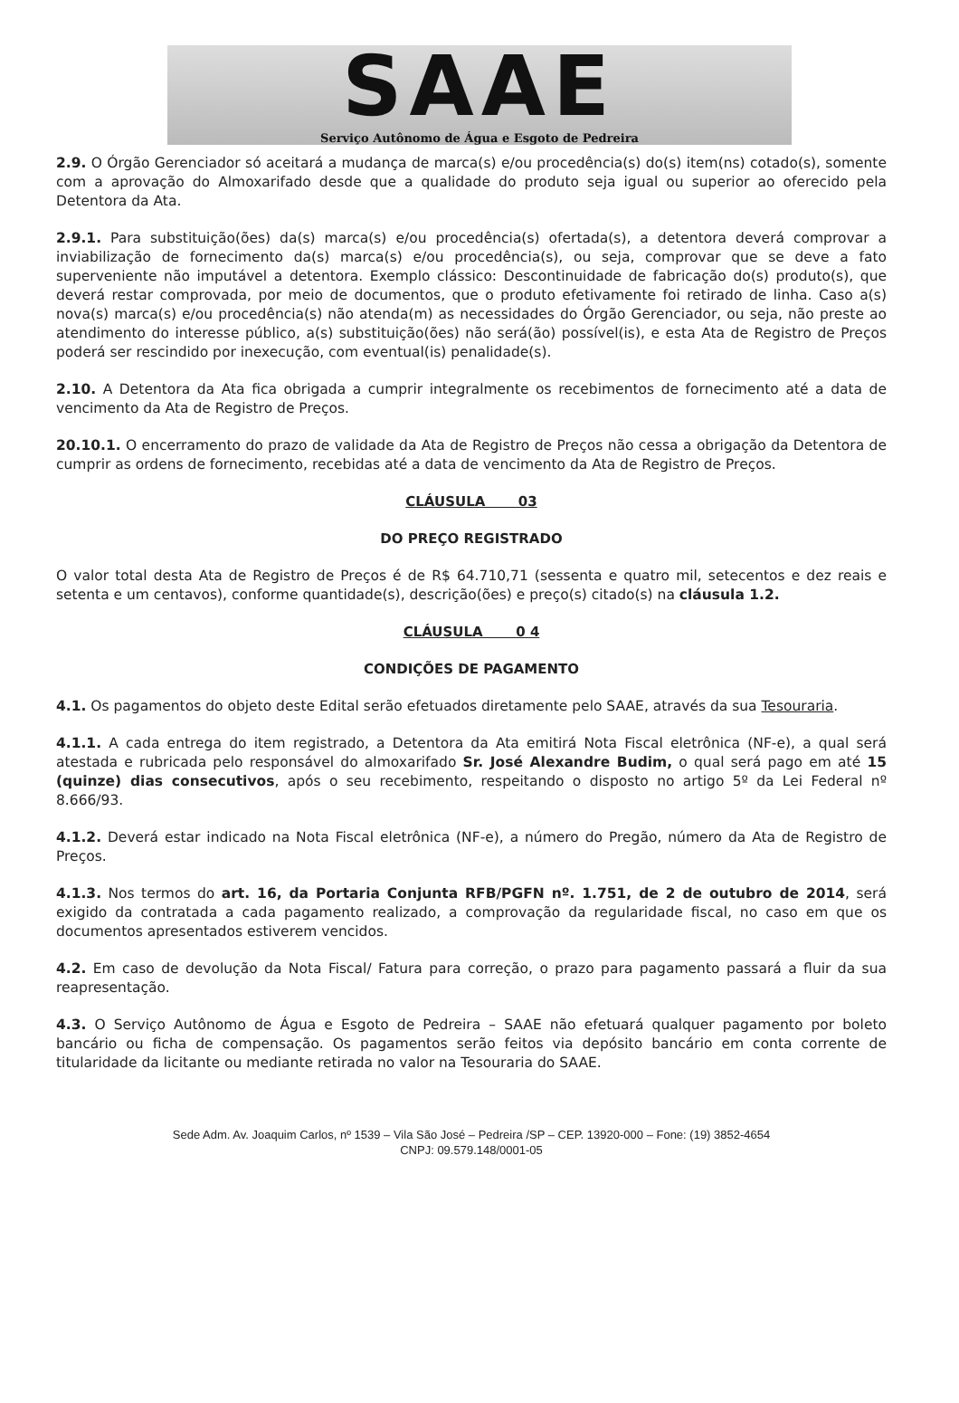SAAE
Serviço Autônomo de Água e Esgoto de Pedreira
2.9. O Órgão Gerenciador só aceitará a mudança de marca(s) e/ou procedência(s) do(s) item(ns) cotado(s), somente com a aprovação do Almoxarifado desde que a qualidade do produto seja igual ou superior ao oferecido pela Detentora da Ata.
2.9.1. Para substituição(ões) da(s) marca(s) e/ou procedência(s) ofertada(s), a detentora deverá comprovar a inviabilização de fornecimento da(s) marca(s) e/ou procedência(s), ou seja, comprovar que se deve a fato superveniente não imputável a detentora. Exemplo clássico: Descontinuidade de fabricação do(s) produto(s), que deverá restar comprovada, por meio de documentos, que o produto efetivamente foi retirado de linha. Caso a(s) nova(s) marca(s) e/ou procedência(s) não atenda(m) as necessidades do Órgão Gerenciador, ou seja, não preste ao atendimento do interesse público, a(s) substituição(ões) não será(ão) possível(is), e esta Ata de Registro de Preços poderá ser rescindido por inexecução, com eventual(is) penalidade(s).
2.10. A Detentora da Ata fica obrigada a cumprir integralmente os recebimentos de fornecimento até a data de vencimento da Ata de Registro de Preços.
20.10.1. O encerramento do prazo de validade da Ata de Registro de Preços não cessa a obrigação da Detentora de cumprir as ordens de fornecimento, recebidas até a data de vencimento da Ata de Registro de Preços.
CLÁUSULA 03
DO PREÇO REGISTRADO
O valor total desta Ata de Registro de Preços é de R$ 64.710,71 (sessenta e quatro mil, setecentos e dez reais e setenta e um centavos), conforme quantidade(s), descrição(ões) e preço(s) citado(s) na cláusula 1.2.
CLÁUSULA 0 4
CONDIÇÕES DE PAGAMENTO
4.1. Os pagamentos do objeto deste Edital serão efetuados diretamente pelo SAAE, através da sua Tesouraria.
4.1.1. A cada entrega do item registrado, a Detentora da Ata emitirá Nota Fiscal eletrônica (NF-e), a qual será atestada e rubricada pelo responsável do almoxarifado Sr. José Alexandre Budim, o qual será pago em até 15 (quinze) dias consecutivos, após o seu recebimento, respeitando o disposto no artigo 5º da Lei Federal nº 8.666/93.
4.1.2. Deverá estar indicado na Nota Fiscal eletrônica (NF-e), a número do Pregão, número da Ata de Registro de Preços.
4.1.3. Nos termos do art. 16, da Portaria Conjunta RFB/PGFN nº. 1.751, de 2 de outubro de 2014, será exigido da contratada a cada pagamento realizado, a comprovação da regularidade fiscal, no caso em que os documentos apresentados estiverem vencidos.
4.2. Em caso de devolução da Nota Fiscal/ Fatura para correção, o prazo para pagamento passará a fluir da sua reapresentação.
4.3. O Serviço Autônomo de Água e Esgoto de Pedreira – SAAE não efetuará qualquer pagamento por boleto bancário ou ficha de compensação. Os pagamentos serão feitos via depósito bancário em conta corrente de titularidade da licitante ou mediante retirada no valor na Tesouraria do SAAE.
Sede Adm. Av. Joaquim Carlos, nº 1539 – Vila São José – Pedreira /SP – CEP. 13920-000 – Fone: (19) 3852-4654
CNPJ: 09.579.148/0001-05